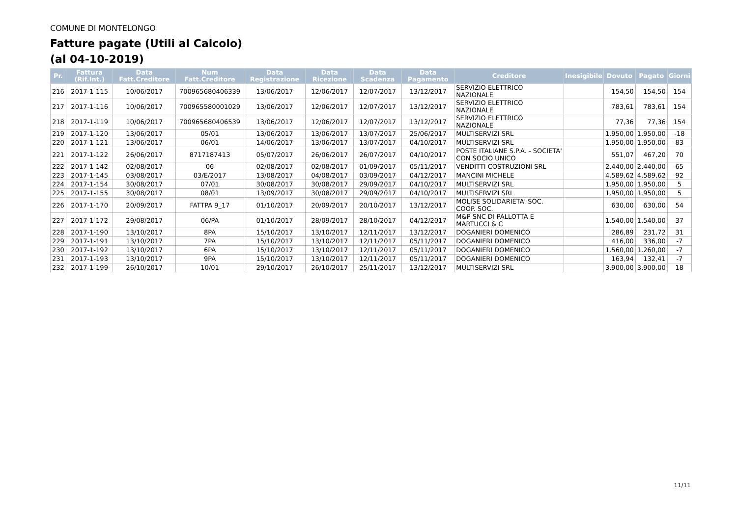COMUNE DI MONTELONGO
Fatture pagate (Utili al Calcolo)
(al 04-10-2019)
| Pr. | Fattura (Rif.Int.) | Data Fatt.Creditore | Num Fatt.Creditore | Data Registrazione | Data Ricezione | Data Scadenza | Data Pagamento | Creditore | Inesigibile | Dovuto | Pagato | Giorni |
| --- | --- | --- | --- | --- | --- | --- | --- | --- | --- | --- | --- | --- |
| 216 | 2017-1-115 | 10/06/2017 | 700965680406339 | 13/06/2017 | 12/06/2017 | 12/07/2017 | 13/12/2017 | SERVIZIO ELETTRICO NAZIONALE | | 154,50 | 154,50 | 154 |
| 217 | 2017-1-116 | 10/06/2017 | 700965580001029 | 13/06/2017 | 12/06/2017 | 12/07/2017 | 13/12/2017 | SERVIZIO ELETTRICO NAZIONALE | | 783,61 | 783,61 | 154 |
| 218 | 2017-1-119 | 10/06/2017 | 700965680406539 | 13/06/2017 | 12/06/2017 | 12/07/2017 | 13/12/2017 | SERVIZIO ELETTRICO NAZIONALE | | 77,36 | 77,36 | 154 |
| 219 | 2017-1-120 | 13/06/2017 | 05/01 | 13/06/2017 | 13/06/2017 | 13/07/2017 | 25/06/2017 | MULTISERVIZI SRL | | 1.950,00 | 1.950,00 | -18 |
| 220 | 2017-1-121 | 13/06/2017 | 06/01 | 14/06/2017 | 13/06/2017 | 13/07/2017 | 04/10/2017 | MULTISERVIZI SRL | | 1.950,00 | 1.950,00 | 83 |
| 221 | 2017-1-122 | 26/06/2017 | 8717187413 | 05/07/2017 | 26/06/2017 | 26/07/2017 | 04/10/2017 | POSTE ITALIANE S.P.A. - SOCIETA' CON SOCIO UNICO | | 551,07 | 467,20 | 70 |
| 222 | 2017-1-142 | 02/08/2017 | 06 | 02/08/2017 | 02/08/2017 | 01/09/2017 | 05/11/2017 | VENDITTI COSTRUZIONI SRL | | 2.440,00 | 2.440,00 | 65 |
| 223 | 2017-1-145 | 03/08/2017 | 03/E/2017 | 13/08/2017 | 04/08/2017 | 03/09/2017 | 04/12/2017 | MANCINI MICHELE | | 4.589,62 | 4.589,62 | 92 |
| 224 | 2017-1-154 | 30/08/2017 | 07/01 | 30/08/2017 | 30/08/2017 | 29/09/2017 | 04/10/2017 | MULTISERVIZI SRL | | 1.950,00 | 1.950,00 | 5 |
| 225 | 2017-1-155 | 30/08/2017 | 08/01 | 13/09/2017 | 30/08/2017 | 29/09/2017 | 04/10/2017 | MULTISERVIZI SRL | | 1.950,00 | 1.950,00 | 5 |
| 226 | 2017-1-170 | 20/09/2017 | FATTPA 9_17 | 01/10/2017 | 20/09/2017 | 20/10/2017 | 13/12/2017 | MOLISE SOLIDARIETA' SOC. COOP. SOC. | | 630,00 | 630,00 | 54 |
| 227 | 2017-1-172 | 29/08/2017 | 06/PA | 01/10/2017 | 28/09/2017 | 28/10/2017 | 04/12/2017 | M&P SNC DI PALLOTTA E MARTUCCI & C | | 1.540,00 | 1.540,00 | 37 |
| 228 | 2017-1-190 | 13/10/2017 | 8PA | 15/10/2017 | 13/10/2017 | 12/11/2017 | 13/12/2017 | DOGANIERI DOMENICO | | 286,89 | 231,72 | 31 |
| 229 | 2017-1-191 | 13/10/2017 | 7PA | 15/10/2017 | 13/10/2017 | 12/11/2017 | 05/11/2017 | DOGANIERI DOMENICO | | 416,00 | 336,00 | -7 |
| 230 | 2017-1-192 | 13/10/2017 | 6PA | 15/10/2017 | 13/10/2017 | 12/11/2017 | 05/11/2017 | DOGANIERI DOMENICO | | 1.560,00 | 1.260,00 | -7 |
| 231 | 2017-1-193 | 13/10/2017 | 9PA | 15/10/2017 | 13/10/2017 | 12/11/2017 | 05/11/2017 | DOGANIERI DOMENICO | | 163,94 | 132,41 | -7 |
| 232 | 2017-1-199 | 26/10/2017 | 10/01 | 29/10/2017 | 26/10/2017 | 25/11/2017 | 13/12/2017 | MULTISERVIZI SRL | | 3.900,00 | 3.900,00 | 18 |
11/11